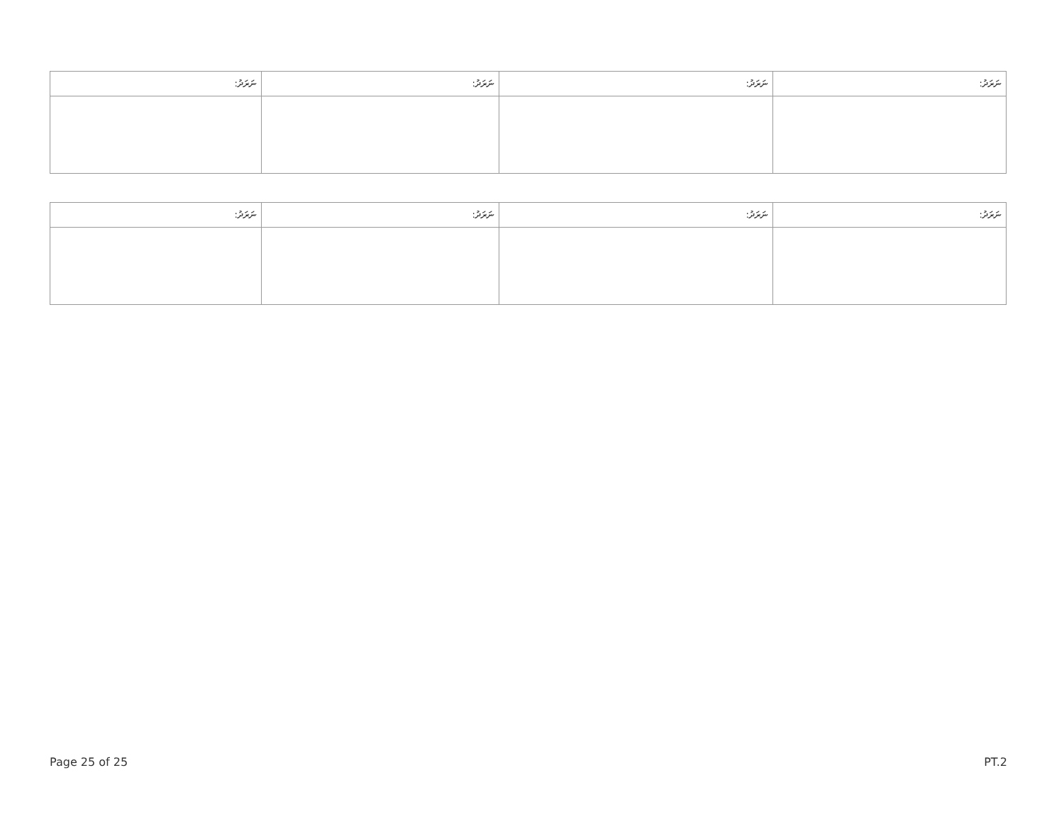| ނަރަދު: | ނަރަދު: | ނަރަދު: | ނަރަދު: |
| --- | --- | --- | --- |
| ނަރަދު: | ނަރަދު: | ނަރަދު: | ނަރަދު: |
| --- | --- | --- | --- |
Page 25 of 25 PT.2